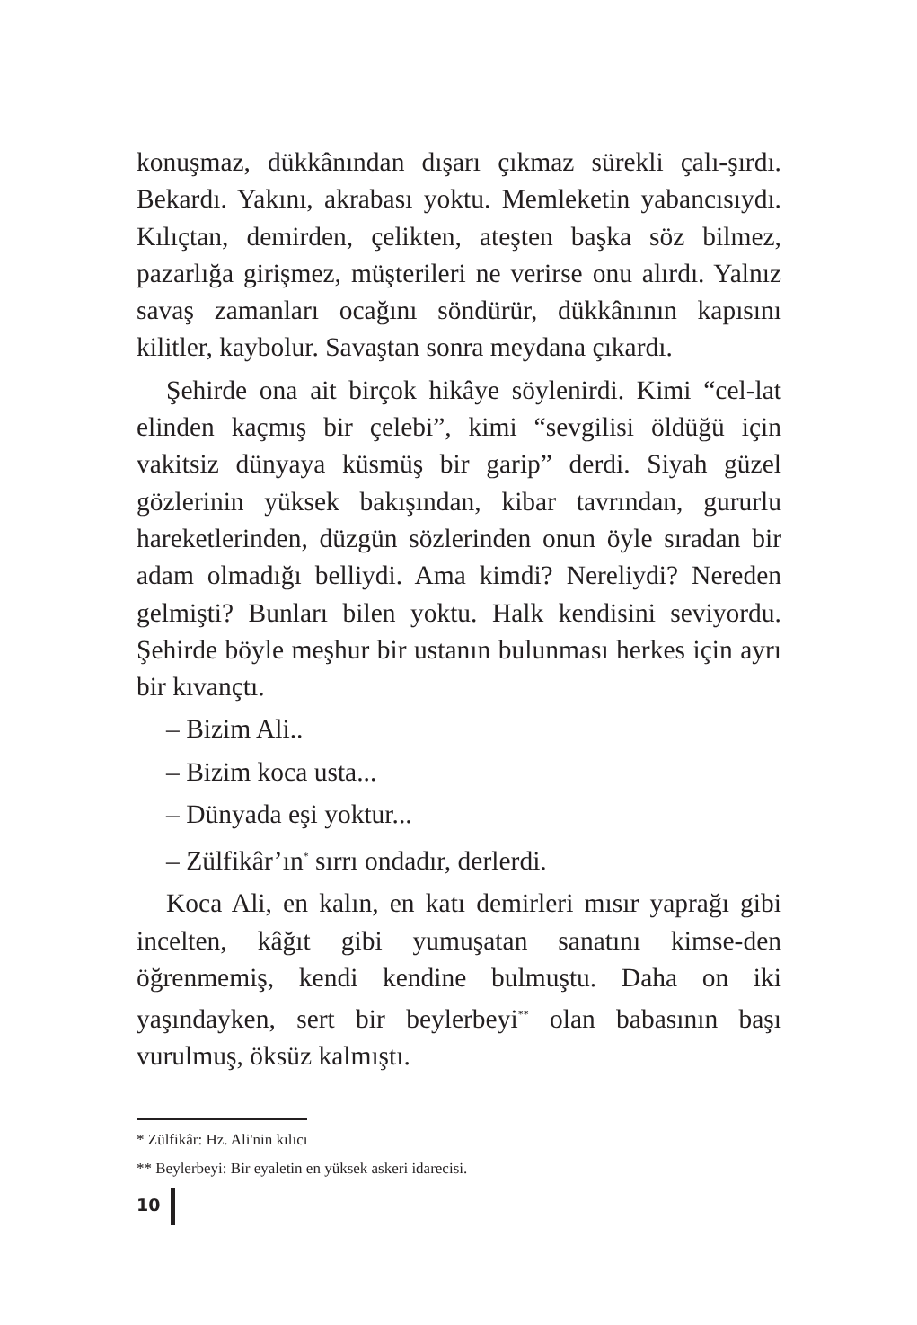konuşmaz, dükkânından dışarı çıkmaz sürekli çalı-şırdı. Bekardı. Yakını, akrabası yoktu. Memleketin yabancısıydı. Kılıçtan, demirden, çelikten, ateşten başka söz bilmez, pazarlığa girişmez, müşterileri ne verirse onu alırdı. Yalnız savaş zamanları ocağını söndürür, dükkânının kapısını kilitler, kaybolur. Savaştan sonra meydana çıkardı.
Şehirde ona ait birçok hikâye söylenirdi. Kimi “cel-lat elinden kaçmış bir çelebi”, kimi “sevgilisi öldüğü için vakitsiz dünyaya küsmüş bir garip” derdi. Siyah güzel gözlerinin yüksek bakışından, kibar tavrından, gururlu hareketlerinden, düzgün sözlerinden onun öyle sıradan bir adam olmadığı belliydi. Ama kimdi? Nereliydi? Nereden gelmişti? Bunları bilen yoktu. Halk kendisini seviyordu. Şehirde böyle meşhur bir ustanın bulunması herkes için ayrı bir kıvançtı.
– Bizim Ali..
– Bizim koca usta...
– Dünyada eşi yoktur...
– Zülfikâr’ın<sup>*</sup> sırrı ondadır, derlerdi.
Koca Ali, en kalın, en katı demirleri mısır yaprağı gibi incelten, kâğıt gibi yumuşatan sanatını kimse-den öğrenmemiş, kendi kendine bulmuştu. Daha on iki yaşındayken, sert bir beylerbeyi<sup>**</sup> olan babasının başı vurulmuş, öksüz kalmıştı.
* Zülfikâr: Hz. Ali'nin kılıcı
** Beylerbeyi: Bir eyaletin en yüksek askeri idarecisi.
10